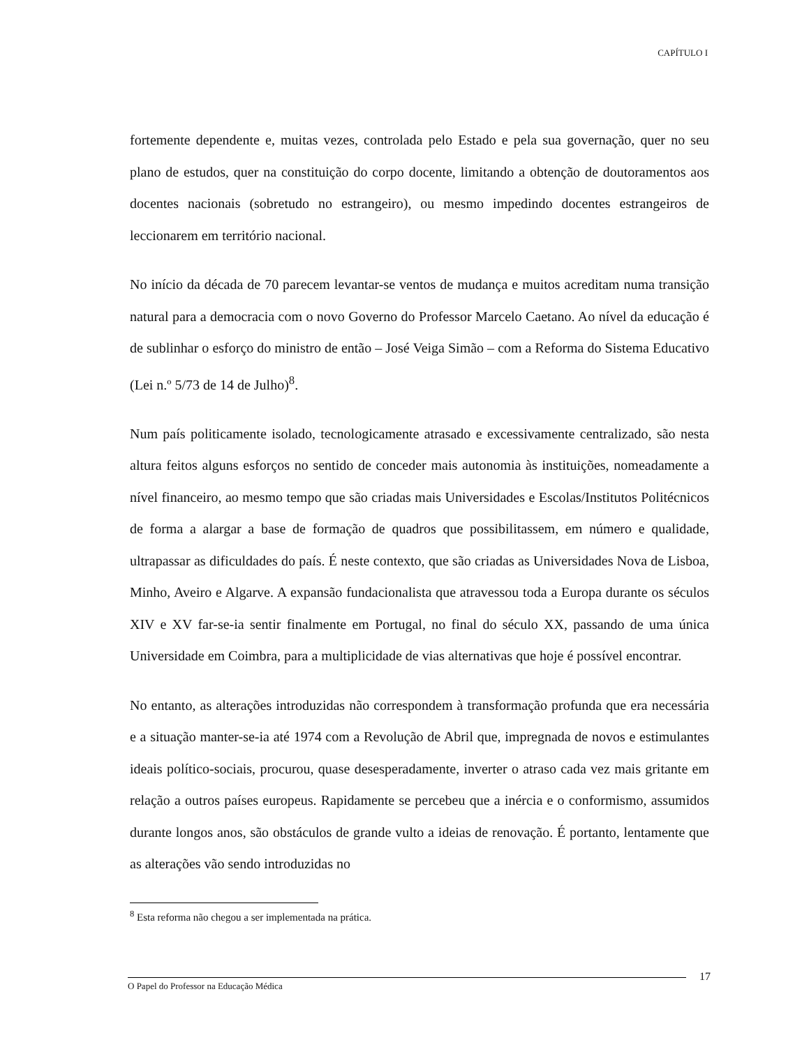CAPÍTULO I
fortemente dependente e, muitas vezes, controlada pelo Estado e pela sua governação, quer no seu plano de estudos, quer na constituição do corpo docente, limitando a obtenção de doutoramentos aos docentes nacionais (sobretudo no estrangeiro), ou mesmo impedindo docentes estrangeiros de leccionarem em território nacional.
No início da década de 70 parecem levantar-se ventos de mudança e muitos acreditam numa transição natural para a democracia com o novo Governo do Professor Marcelo Caetano. Ao nível da educação é de sublinhar o esforço do ministro de então – José Veiga Simão – com a Reforma do Sistema Educativo (Lei n.º 5/73 de 14 de Julho)<sup>8</sup>.
Num país politicamente isolado, tecnologicamente atrasado e excessivamente centralizado, são nesta altura feitos alguns esforços no sentido de conceder mais autonomia às instituições, nomeadamente a nível financeiro, ao mesmo tempo que são criadas mais Universidades e Escolas/Institutos Politécnicos de forma a alargar a base de formação de quadros que possibilitassem, em número e qualidade, ultrapassar as dificuldades do país. É neste contexto, que são criadas as Universidades Nova de Lisboa, Minho, Aveiro e Algarve. A expansão fundacionalista que atravessou toda a Europa durante os séculos XIV e XV far-se-ia sentir finalmente em Portugal, no final do século XX, passando de uma única Universidade em Coimbra, para a multiplicidade de vias alternativas que hoje é possível encontrar.
No entanto, as alterações introduzidas não correspondem à transformação profunda que era necessária e a situação manter-se-ia até 1974 com a Revolução de Abril que, impregnada de novos e estimulantes ideais político-sociais, procurou, quase desesperadamente, inverter o atraso cada vez mais gritante em relação a outros países europeus. Rapidamente se percebeu que a inércia e o conformismo, assumidos durante longos anos, são obstáculos de grande vulto a ideias de renovação. É portanto, lentamente que as alterações vão sendo introduzidas no
<sup>8</sup> Esta reforma não chegou a ser implementada na prática.
17
O Papel do Professor na Educação Médica